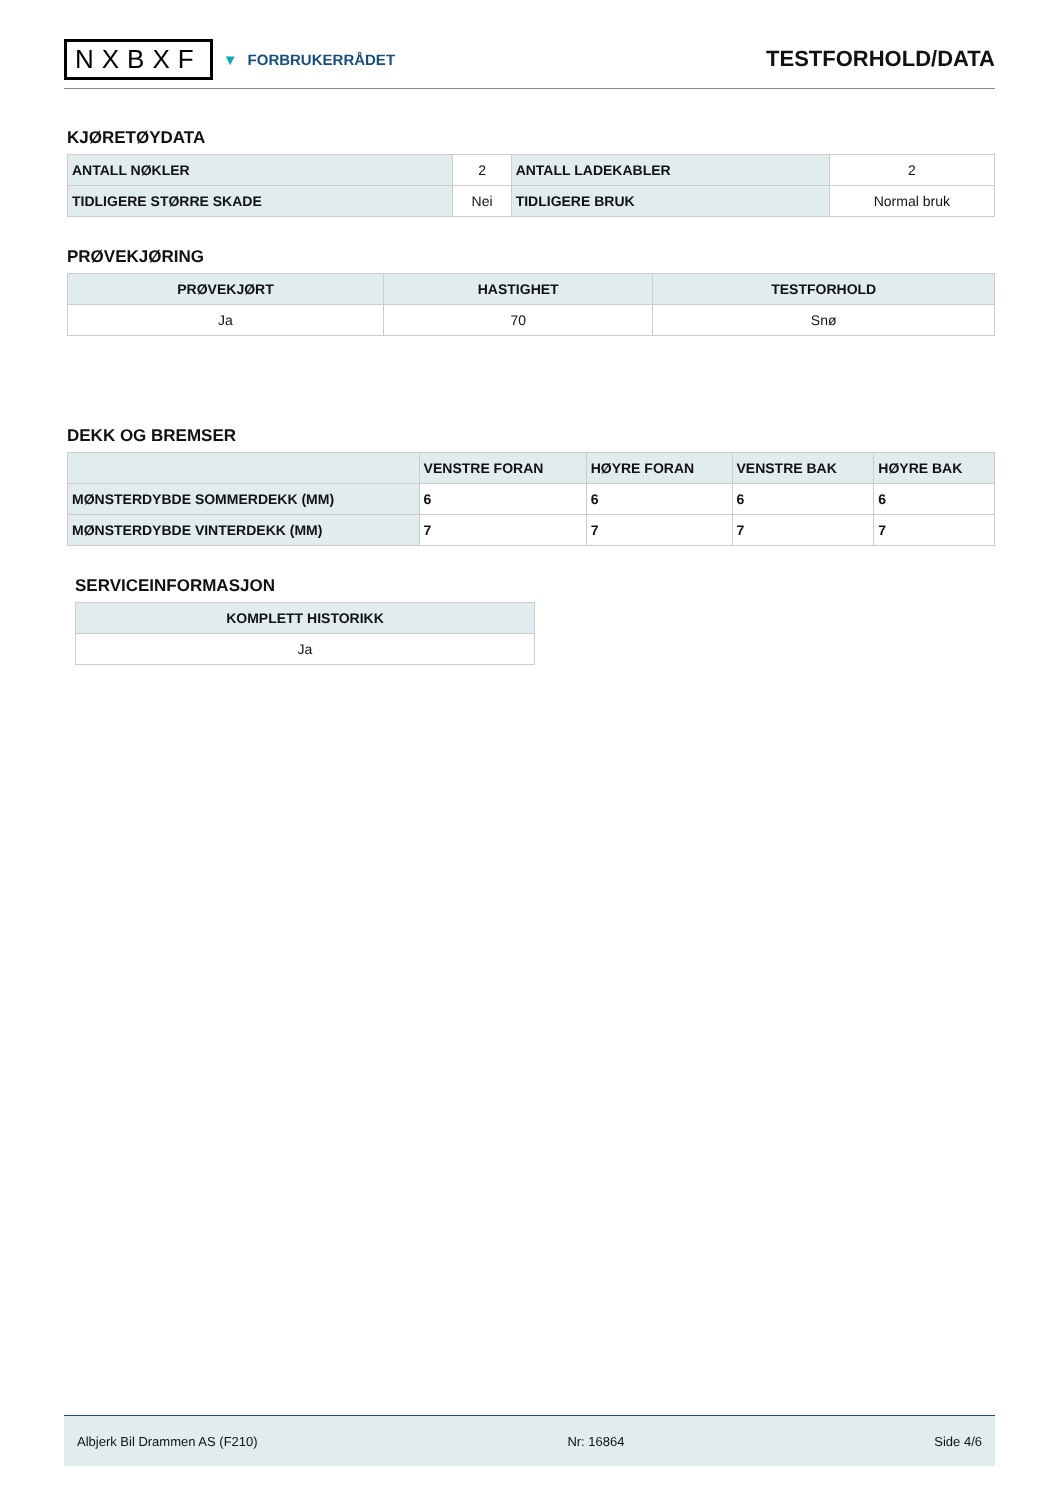NXBXF ▼ FORBRUKERRÅDET
TESTFORHOLD/DATA
KJØRETØYDATA
| ANTALL NØKLER | 2 | ANTALL LADEKABLER | 2 |
| TIDLIGERE STØRRE SKADE | Nei | TIDLIGERE BRUK | Normal bruk |
PRØVEKJØRING
| PRØVEKJØRT | HASTIGHET | TESTFORHOLD |
| --- | --- | --- |
| Ja | 70 | Snø |
DEKK OG BREMSER
| | VENSTRE FORAN | HØYRE FORAN | VENSTRE BAK | HØYRE BAK |
| --- | --- | --- | --- | --- |
| MØNSTERDYBDE SOMMERDEKK (MM) | 6 | 6 | 6 | 6 |
| MØNSTERDYBDE VINTERDEKK (MM) | 7 | 7 | 7 | 7 |
SERVICEINFORMASJON
| KOMPLETT HISTORIKK |
| --- |
| Ja |
Albjerk Bil Drammen AS (F210) Nr: 16864 Side 4/6